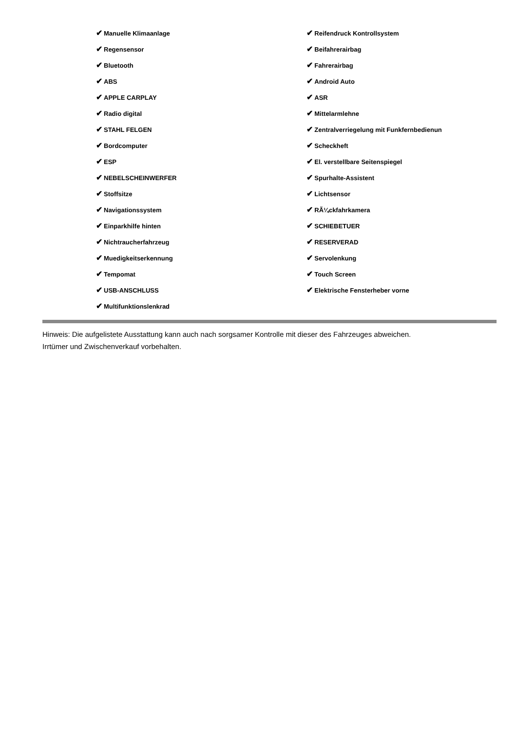| ✔ Manuelle Klimaanlage | ✔ Reifendruck Kontrollsystem |
| ✔ Regensensor | ✔ Beifahrerairbag |
| ✔ Bluetooth | ✔ Fahrerairbag |
| ✔ ABS | ✔ Android Auto |
| ✔ APPLE CARPLAY | ✔ ASR |
| ✔ Radio digital | ✔ Mittelarmlehne |
| ✔ STAHL FELGEN | ✔ Zentralverriegelung mit Funkfernbedienun |
| ✔ Bordcomputer | ✔ Scheckheft |
| ✔ ESP | ✔ El. verstellbare Seitenspiegel |
| ✔ NEBELSCHEINWERFER | ✔ Spurhalte-Assistent |
| ✔ Stoffsitze | ✔ Lichtsensor |
| ✔ Navigationssystem | ✔ RÃ¼ckfahrkamera |
| ✔ Einparkhilfe hinten | ✔ SCHIEBETUER |
| ✔ Nichtraucherfahrzeug | ✔ RESERVERAD |
| ✔ Muedigkeitserkennung | ✔ Servolenkung |
| ✔ Tempomat | ✔ Touch Screen |
| ✔ USB-ANSCHLUSS | ✔ Elektrische Fensterheber vorne |
| ✔ Multifunktionslenkrad | |
Hinweis: Die aufgelistete Ausstattung kann auch nach sorgsamer Kontrolle mit dieser des Fahrzeuges abweichen. Irrtümer und Zwischenverkauf vorbehalten.